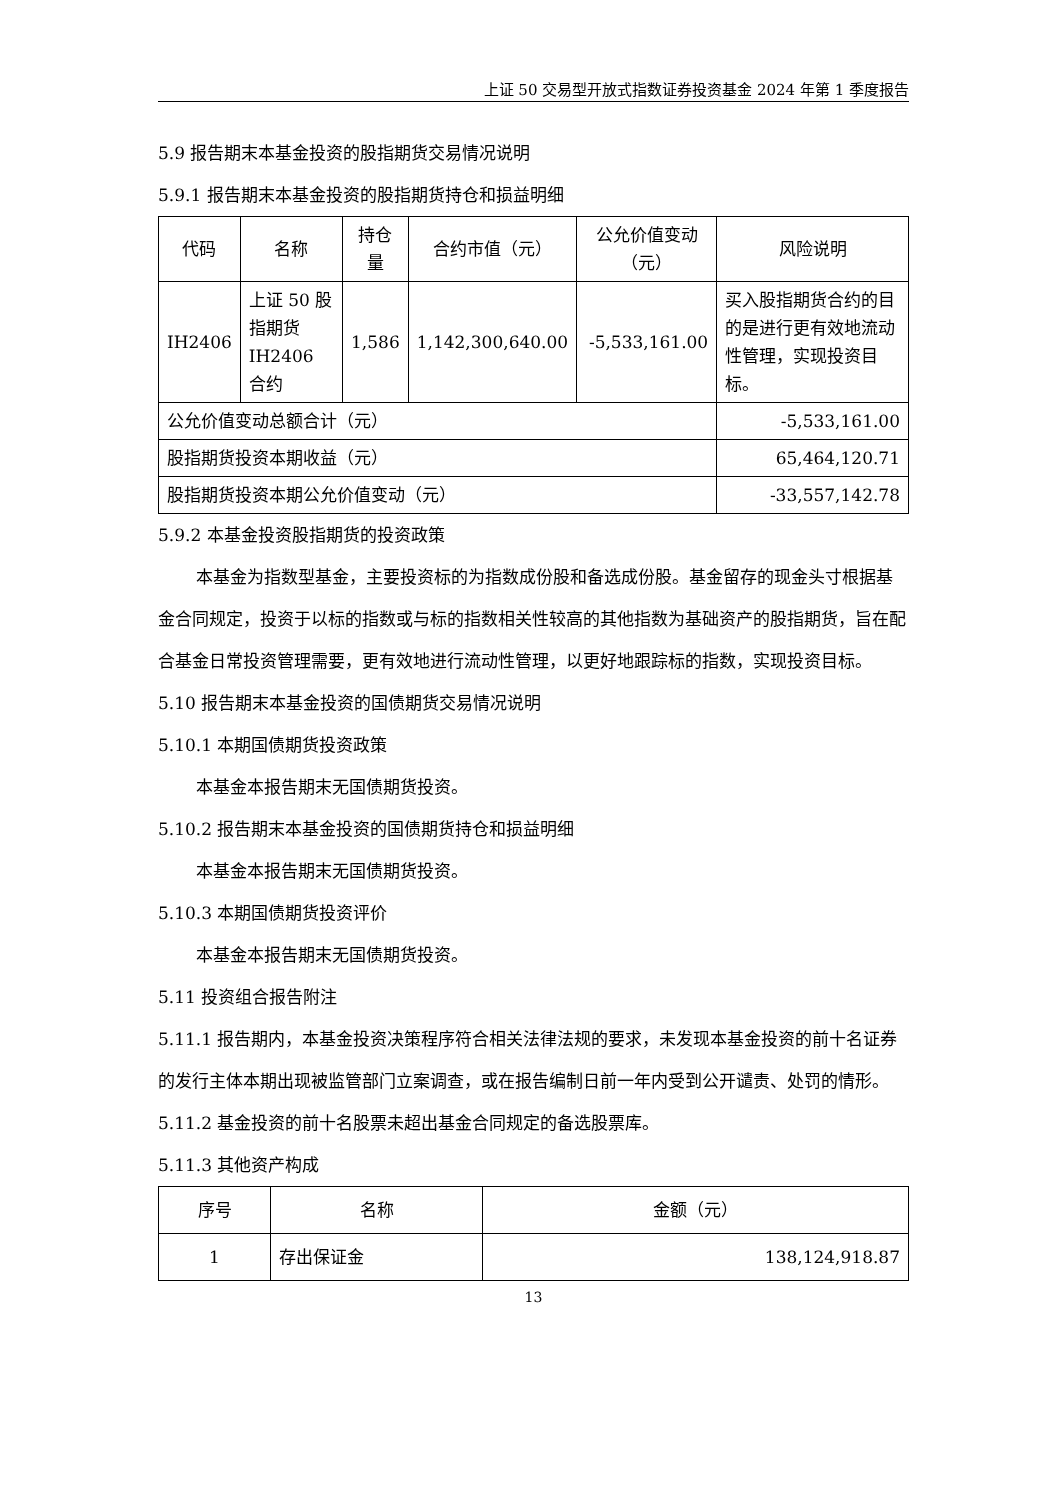上证 50 交易型开放式指数证券投资基金 2024 年第 1 季度报告
5.9 报告期末本基金投资的股指期货交易情况说明
5.9.1 报告期末本基金投资的股指期货持仓和损益明细
| 代码 | 名称 | 持仓量 | 合约市值（元） | 公允价值变动（元） | 风险说明 |
| --- | --- | --- | --- | --- | --- |
| IH2406 | 上证 50 股指期货 IH2406 合约 | 1,586 | 1,142,300,640.00 | -5,533,161.00 | 买入股指期货合约的目的是进行更有效地流动性管理，实现投资目标。 |
| 公允价值变动总额合计（元） | | | | | -5,533,161.00 |
| 股指期货投资本期收益（元） | | | | | 65,464,120.71 |
| 股指期货投资本期公允价值变动（元） | | | | | -33,557,142.78 |
5.9.2 本基金投资股指期货的投资政策
本基金为指数型基金，主要投资标的为指数成份股和备选成份股。基金留存的现金头寸根据基金合同规定，投资于以标的指数或与标的指数相关性较高的其他指数为基础资产的股指期货，旨在配合基金日常投资管理需要，更有效地进行流动性管理，以更好地跟踪标的指数，实现投资目标。
5.10 报告期末本基金投资的国债期货交易情况说明
5.10.1 本期国债期货投资政策
本基金本报告期末无国债期货投资。
5.10.2 报告期末本基金投资的国债期货持仓和损益明细
本基金本报告期末无国债期货投资。
5.10.3 本期国债期货投资评价
本基金本报告期末无国债期货投资。
5.11 投资组合报告附注
5.11.1 报告期内，本基金投资决策程序符合相关法律法规的要求，未发现本基金投资的前十名证券的发行主体本期出现被监管部门立案调查，或在报告编制日前一年内受到公开谴责、处罚的情形。
5.11.2 基金投资的前十名股票未超出基金合同规定的备选股票库。
5.11.3 其他资产构成
| 序号 | 名称 | 金额（元） |
| --- | --- | --- |
| 1 | 存出保证金 | 138,124,918.87 |
13